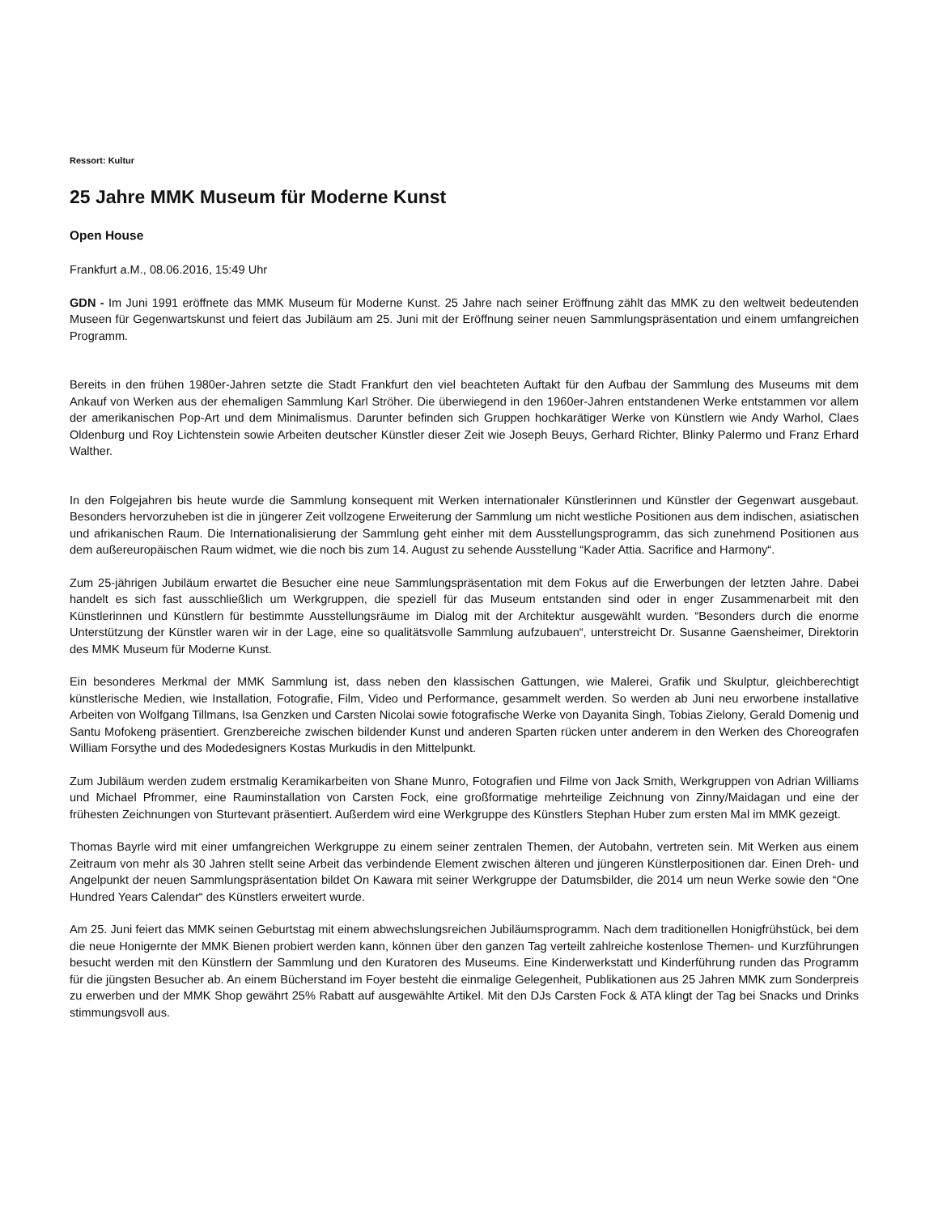Ressort: Kultur
25 Jahre MMK Museum für Moderne Kunst
Open House
Frankfurt a.M., 08.06.2016, 15:49 Uhr
GDN - Im Juni 1991 eröffnete das MMK Museum für Moderne Kunst. 25 Jahre nach seiner Eröffnung zählt das MMK zu den weltweit bedeutenden Museen für Gegenwartskunst und feiert das Jubiläum am 25. Juni mit der Eröffnung seiner neuen Sammlungspräsentation und einem umfangreichen Programm.
Bereits in den frühen 1980er-Jahren setzte die Stadt Frankfurt den viel beachteten Auftakt für den Aufbau der Sammlung des Museums mit dem Ankauf von Werken aus der ehemaligen Sammlung Karl Ströher. Die überwiegend in den 1960er-Jahren entstandenen Werke entstammen vor allem der amerikanischen Pop-Art und dem Minimalismus. Darunter befinden sich Gruppen hochkarätiger Werke von Künstlern wie Andy Warhol, Claes Oldenburg und Roy Lichtenstein sowie Arbeiten deutscher Künstler dieser Zeit wie Joseph Beuys, Gerhard Richter, Blinky Palermo und Franz Erhard Walther.
In den Folgejahren bis heute wurde die Sammlung konsequent mit Werken internationaler Künstlerinnen und Künstler der Gegenwart ausgebaut. Besonders hervorzuheben ist die in jüngerer Zeit vollzogene Erweiterung der Sammlung um nicht westliche Positionen aus dem indischen, asiatischen und afrikanischen Raum. Die Internationalisierung der Sammlung geht einher mit dem Ausstellungsprogramm, das sich zunehmend Positionen aus dem außereuropäischen Raum widmet, wie die noch bis zum 14. August zu sehende Ausstellung “Kader Attia. Sacrifice and Harmony“.
Zum 25-jährigen Jubiläum erwartet die Besucher eine neue Sammlungspräsentation mit dem Fokus auf die Erwerbungen der letzten Jahre. Dabei handelt es sich fast ausschließlich um Werkgruppen, die speziell für das Museum entstanden sind oder in enger Zusammenarbeit mit den Künstlerinnen und Künstlern für bestimmte Ausstellungsräume im Dialog mit der Architektur ausgewählt wurden. “Besonders durch die enorme Unterstützung der Künstler waren wir in der Lage, eine so qualitätsvolle Sammlung aufzubauen“, unterstreicht Dr. Susanne Gaensheimer, Direktorin des MMK Museum für Moderne Kunst.
Ein besonderes Merkmal der MMK Sammlung ist, dass neben den klassischen Gattungen, wie Malerei, Grafik und Skulptur, gleichberechtigt künstlerische Medien, wie Installation, Fotografie, Film, Video und Performance, gesammelt werden. So werden ab Juni neu erworbene installative Arbeiten von Wolfgang Tillmans, Isa Genzken und Carsten Nicolai sowie fotografische Werke von Dayanita Singh, Tobias Zielony, Gerald Domenig und Santu Mofokeng präsentiert. Grenzbereiche zwischen bildender Kunst und anderen Sparten rücken unter anderem in den Werken des Choreografen William Forsythe und des Modedesigners Kostas Murkudis in den Mittelpunkt.
Zum Jubiläum werden zudem erstmalig Keramikarbeiten von Shane Munro, Fotografien und Filme von Jack Smith, Werkgruppen von Adrian Williams und Michael Pfrommer, eine Rauminstallation von Carsten Fock, eine großformatige mehrteilige Zeichnung von Zinny/Maidagan und eine der frühesten Zeichnungen von Sturtevant präsentiert. Außerdem wird eine Werkgruppe des Künstlers Stephan Huber zum ersten Mal im MMK gezeigt.
Thomas Bayrle wird mit einer umfangreichen Werkgruppe zu einem seiner zentralen Themen, der Autobahn, vertreten sein. Mit Werken aus einem Zeitraum von mehr als 30 Jahren stellt seine Arbeit das verbindende Element zwischen älteren und jüngeren Künstlerpositionen dar. Einen Dreh- und Angelpunkt der neuen Sammlungspräsentation bildet On Kawara mit seiner Werkgruppe der Datumsbilder, die 2014 um neun Werke sowie den “One Hundred Years Calendar“ des Künstlers erweitert wurde.
Am 25. Juni feiert das MMK seinen Geburtstag mit einem abwechslungsreichen Jubiläumsprogramm. Nach dem traditionellen Honigfrühstück, bei dem die neue Honigernte der MMK Bienen probiert werden kann, können über den ganzen Tag verteilt zahlreiche kostenlose Themen- und Kurzführungen besucht werden mit den Künstlern der Sammlung und den Kuratoren des Museums. Eine Kinderwerkstatt und Kinderführung runden das Programm für die jüngsten Besucher ab. An einem Bücherstand im Foyer besteht die einmalige Gelegenheit, Publikationen aus 25 Jahren MMK zum Sonderpreis zu erwerben und der MMK Shop gewährt 25% Rabatt auf ausgewählte Artikel. Mit den DJs Carsten Fock & ATA klingt der Tag bei Snacks und Drinks stimmungsvoll aus.